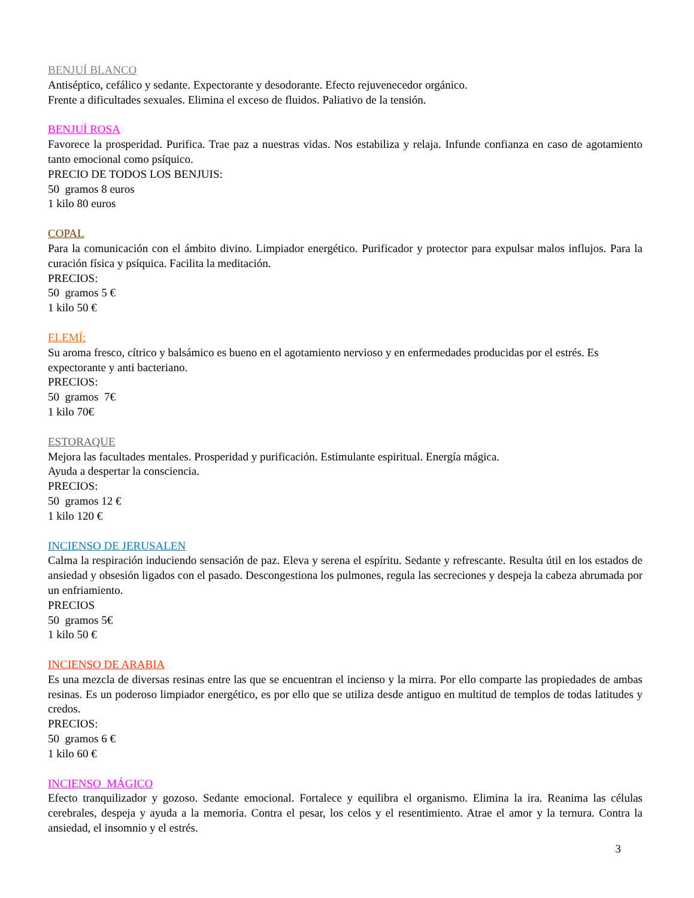BENJUÍ BLANCO
Antiséptico, cefálico y sedante. Expectorante y desodorante. Efecto rejuvenecedor orgánico.
Frente a dificultades sexuales. Elimina el exceso de fluidos. Paliativo de la tensión.
BENJUÍ ROSA
Favorece la prosperidad. Purifica. Trae paz a nuestras vidas. Nos estabiliza y relaja. Infunde confianza en caso de agotamiento tanto emocional como psíquico.
PRECIO DE TODOS LOS BENJUIS:
50 gramos 8 euros
1 kilo 80 euros
COPAL
Para la comunicación con el ámbito divino. Limpiador energético. Purificador y protector para expulsar malos influjos. Para la curación física y psíquica. Facilita la meditación.
PRECIOS:
50 gramos 5 €
1 kilo 50 €
ELEMÍ:
Su aroma fresco, cítrico y balsámico es bueno en el agotamiento nervioso y en enfermedades producidas por el estrés. Es expectorante y anti bacteriano.
PRECIOS:
50 gramos 7€
1 kilo 70€
ESTORAQUE
Mejora las facultades mentales. Prosperidad y purificación. Estimulante espiritual. Energía mágica.
Ayuda a despertar la consciencia.
PRECIOS:
50 gramos 12 €
1 kilo 120 €
INCIENSO DE JERUSALEN
Calma la respiración induciendo sensación de paz. Eleva y serena el espíritu. Sedante y refrescante. Resulta útil en los estados de ansiedad y obsesión ligados con el pasado. Descongestiona los pulmones, regula las secreciones y despeja la cabeza abrumada por un enfriamiento.
PRECIOS
50 gramos 5€
1 kilo 50 €
INCIENSO DE ARABIA
Es una mezcla de diversas resinas entre las que se encuentran el incienso y la mirra. Por ello comparte las propiedades de ambas resinas. Es un poderoso limpiador energético, es por ello que se utiliza desde antiguo en multitud de templos de todas latitudes y credos.
PRECIOS:
50 gramos 6 €
1 kilo 60 €
INCIENSO MÁGICO
Efecto tranquilizador y gozoso. Sedante emocional. Fortalece y equilibra el organismo. Elimina la ira. Reanima las células cerebrales, despeja y ayuda a la memoria. Contra el pesar, los celos y el resentimiento. Atrae el amor y la ternura. Contra la ansiedad, el insomnio y el estrés.
3